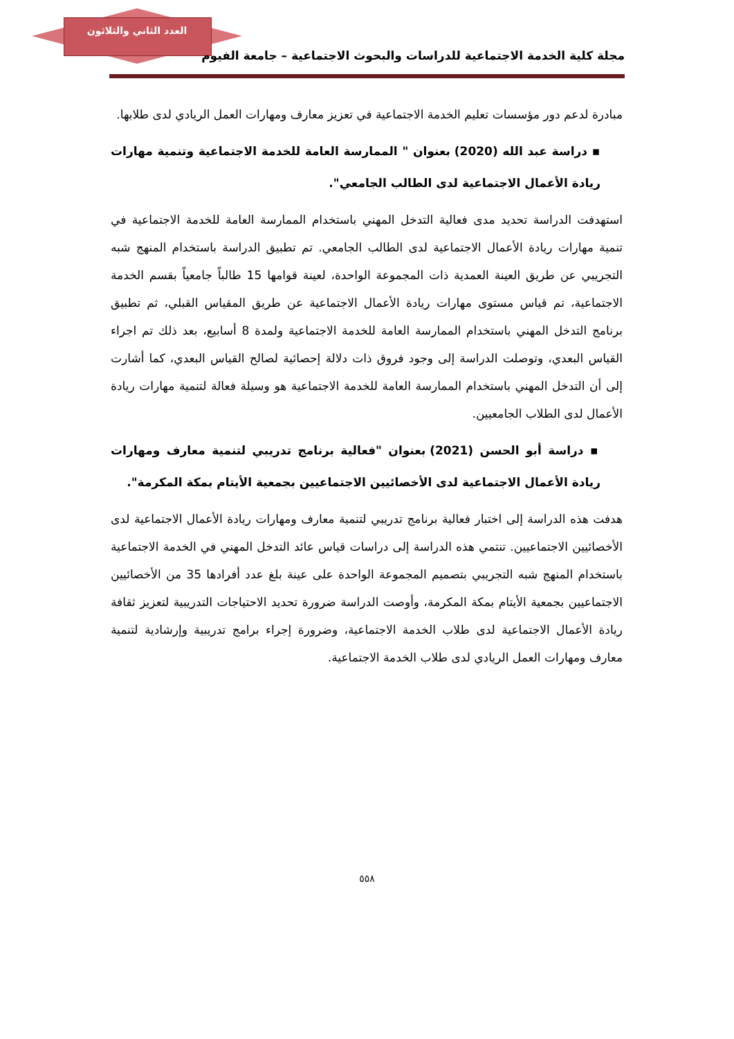العدد الثاني والثلاثون
مجلة كلية الخدمة الاجتماعية للدراسات والبحوث الاجتماعية – جامعة الفيوم
مبادرة لدعم دور مؤسسات تعليم الخدمة الاجتماعية في تعزيز معارف ومهارات العمل الريادي لدى طلابها.
▪ دراسة عبد الله (2020) بعنوان " الممارسة العامة للخدمة الاجتماعية وتنمية مهارات ريادة الأعمال الاجتماعية لدى الطالب الجامعي".
استهدفت الدراسة تحديد مدى فعالية التدخل المهني باستخدام الممارسة العامة للخدمة الاجتماعية في تنمية مهارات ريادة الأعمال الاجتماعية لدى الطالب الجامعي. تم تطبيق الدراسة باستخدام المنهج شبه التجريبي عن طريق العينة العمدية ذات المجموعة الواحدة، لعينة قوامها 15 طالباً جامعياً بقسم الخدمة الاجتماعية، تم قياس مستوى مهارات ريادة الأعمال الاجتماعية عن طريق المقياس القبلي، ثم تطبيق برنامج التدخل المهني باستخدام الممارسة العامة للخدمة الاجتماعية ولمدة 8 أسابيع، بعد ذلك تم اجراء القياس البعدي، وتوصلت الدراسة إلى وجود فروق ذات دلالة إحصائية لصالح القياس البعدي، كما أشارت إلى أن التدخل المهني باستخدام الممارسة العامة للخدمة الاجتماعية هو وسيلة فعالة لتنمية مهارات ريادة الأعمال لدى الطلاب الجامعيين.
▪ دراسة أبو الحسن (2021) بعنوان "فعالية برنامج تدريبي لتنمية معارف ومهارات ريادة الأعمال الاجتماعية لدى الأخصائيين الاجتماعيين بجمعية الأيتام بمكة المكرمة".
هدفت هذه الدراسة إلى اختبار فعالية برنامج تدريبي لتنمية معارف ومهارات ريادة الأعمال الاجتماعية لدى الأخصائيين الاجتماعيين. تنتمي هذه الدراسة إلى دراسات قياس عائد التدخل المهني في الخدمة الاجتماعية باستخدام المنهج شبه التجريبي بتصميم المجموعة الواحدة على عينة بلغ عدد أفرادها 35 من الأخصائيين الاجتماعيين بجمعية الأيتام بمكة المكرمة، وأوصت الدراسة ضرورة تحديد الاحتياجات التدريبية لتعزيز ثقافة ريادة الأعمال الاجتماعية لدى طلاب الخدمة الاجتماعية، وضرورة إجراء برامج تدريبية وإرشادية لتنمية معارف ومهارات العمل الريادي لدى طلاب الخدمة الاجتماعية.
٥٥٨